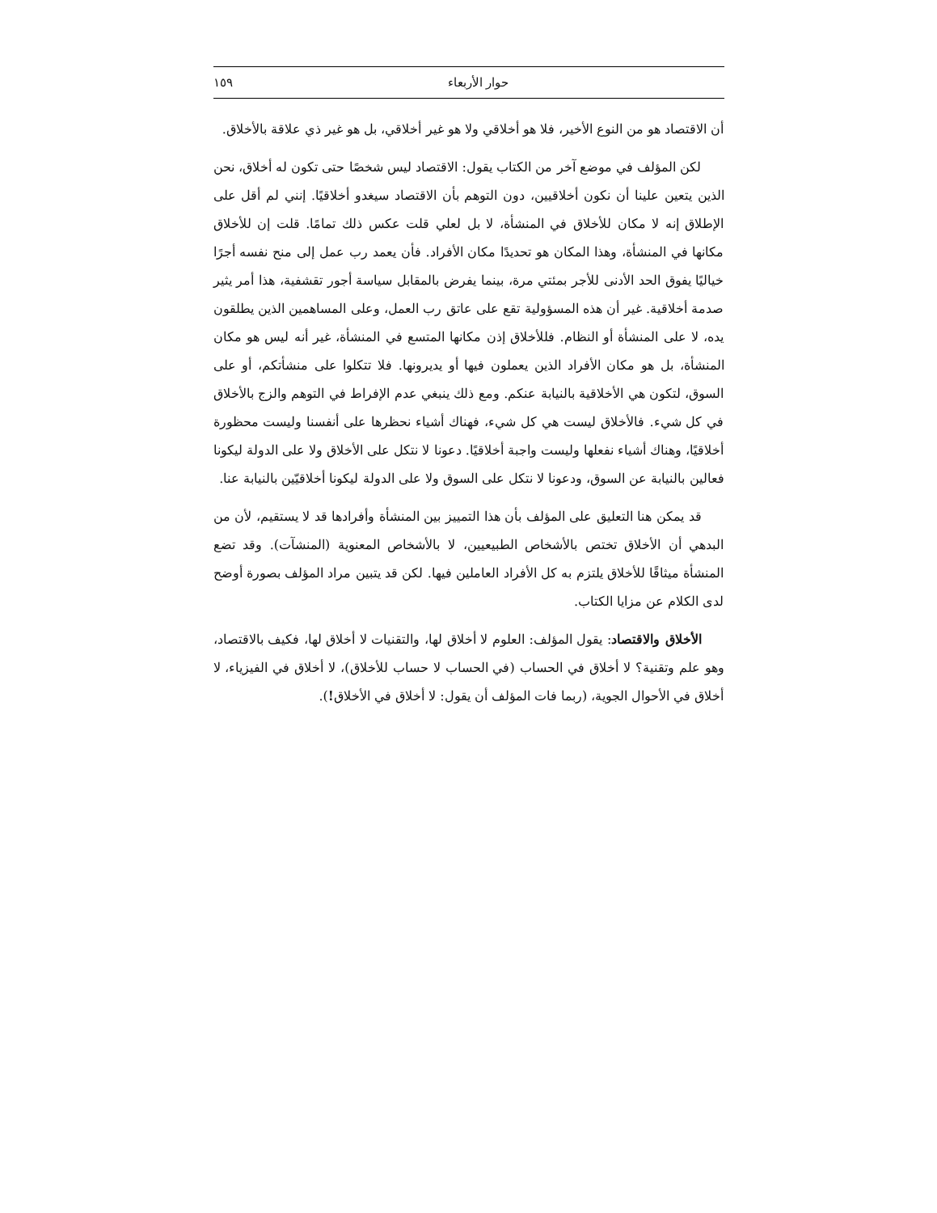حوار الأربعاء ١٥٩
أن الاقتصاد هو من النوع الأخير، فلا هو أخلاقي ولا هو غير أخلاقي، بل هو غير ذي علاقة بالأخلاق.
لكن المؤلف في موضع آخر من الكتاب يقول: الاقتصاد ليس شخصًا حتى تكون له أخلاق، نحن الذين يتعين علينا أن نكون أخلاقيين، دون التوهم بأن الاقتصاد سيغدو أخلاقيًا. إنني لم أقل على الإطلاق إنه لا مكان للأخلاق في المنشأة، لا بل لعلي قلت عكس ذلك تمامًا. قلت إن للأخلاق مكانها في المنشأة، وهذا المكان هو تحديدًا مكان الأفراد. فأن يعمد رب عمل إلى منح نفسه أجرًا خياليًا يفوق الحد الأدنى للأجر بمئتي مرة، بينما يفرض بالمقابل سياسة أجور تقشفية، هذا أمر يثير صدمة أخلاقية. غير أن هذه المسؤولية تقع على عاتق رب العمل، وعلى المساهمين الذين يطلقون يده، لا على المنشأة أو النظام. فللأخلاق إذن مكانها المتسع في المنشأة، غير أنه ليس هو مكان المنشأة، بل هو مكان الأفراد الذين يعملون فيها أو يديرونها. فلا تتكلوا على منشأتكم، أو على السوق، لتكون هي الأخلاقية بالنيابة عنكم. ومع ذلك ينبغي عدم الإفراط في التوهم والزج بالأخلاق في كل شيء. فالأخلاق ليست هي كل شيء، فهناك أشياء نحظرها على أنفسنا وليست محظورة أخلاقيًا، وهناك أشياء نفعلها وليست واجبة أخلاقيًا. دعونا لا نتكل على الأخلاق ولا على الدولة ليكونا فعالين بالنيابة عن السوق، ودعونا لا نتكل على السوق ولا على الدولة ليكونا أخلاقيّين بالنيابة عنا.
قد يمكن هنا التعليق على المؤلف بأن هذا التمييز بين المنشأة وأفرادها قد لا يستقيم، لأن من البدهي أن الأخلاق تختص بالأشخاص الطبيعيين، لا بالأشخاص المعنوية (المنشآت). وقد تضع المنشأة ميثاقًا للأخلاق يلتزم به كل الأفراد العاملين فيها. لكن قد يتبين مراد المؤلف بصورة أوضح لدى الكلام عن مزايا الكتاب.
الأخلاق والاقتصاد: يقول المؤلف: العلوم لا أخلاق لها، والتقنيات لا أخلاق لها، فكيف بالاقتصاد، وهو علم وتقنية؟ لا أخلاق في الحساب (في الحساب لا حساب للأخلاق)، لا أخلاق في الفيزياء، لا أخلاق في الأحوال الجوية، (ربما فات المؤلف أن يقول: لا أخلاق في الأخلاق!).